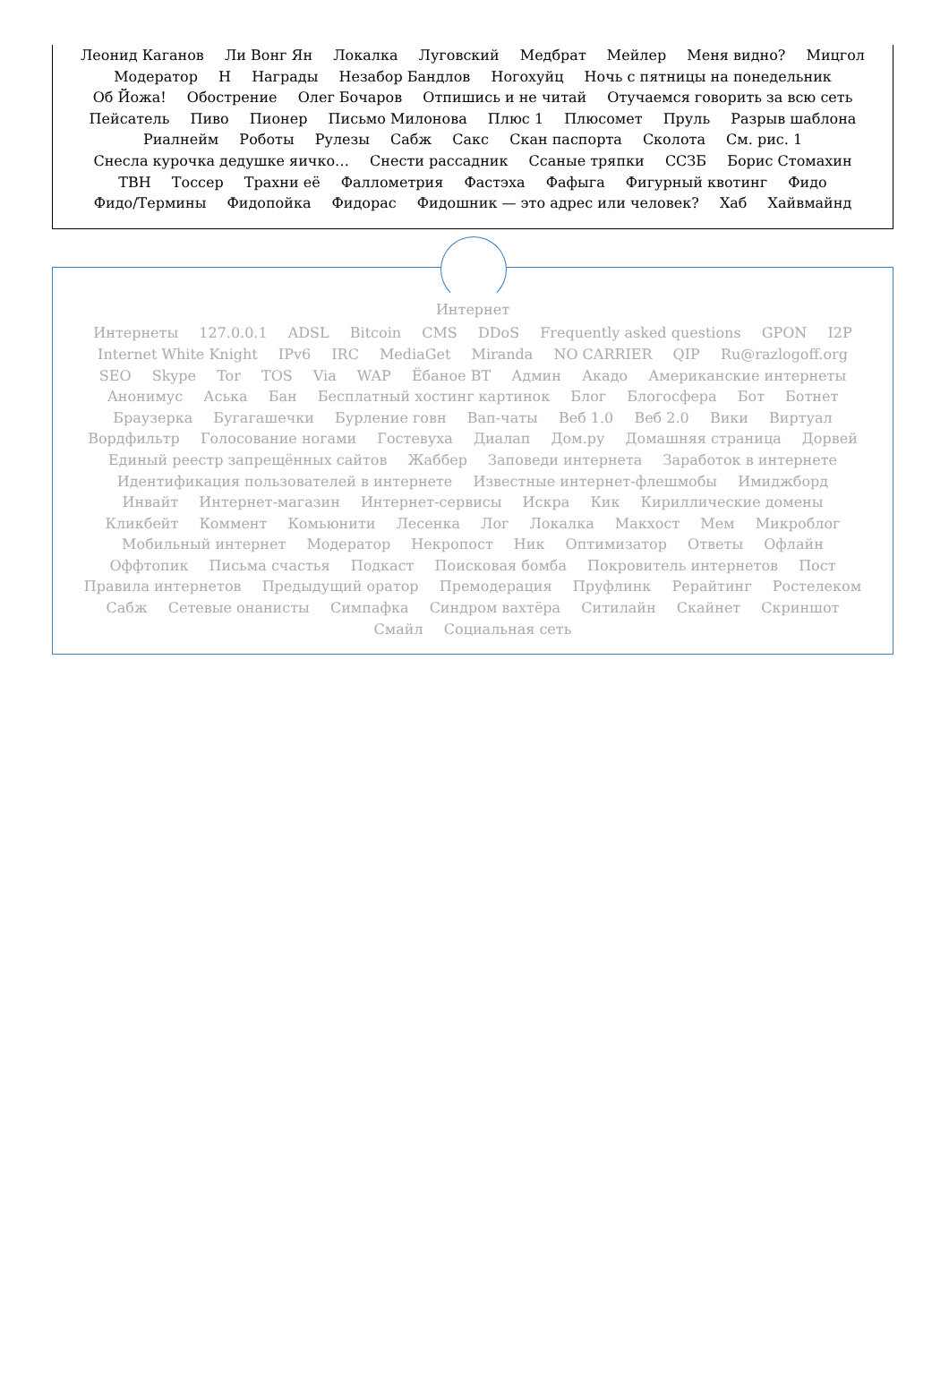Леонид Каганов Ли Вонг Ян Локалка Луговский Медбрат Мейлер Меня видно? Мицгол
Модератор Н Награды Незабор Бандлов Ногохуйц Ночь с пятницы на понедельник
Об Йожа! Обострение Олег Бочаров Отпишись и не читай Отучаемся говорить за всю сеть
Пейсатель Пиво Пионер Письмо Милонова Плюс 1 Плюсомет Пруль Разрыв шаблона
Риалнейм Роботы Рулезы Сабж Сакс Скан паспорта Сколота См. рис. 1
Снесла курочка дедушке яичко… Снести рассадник Ссаные тряпки ССЗБ Борис Стомахин
ТВН Тоссер Трахни её Фаллометрия Фастэха Фафыга Фигурный квотинг Фидо
Фидо/Термины Фидопойка Фидорас Фидошник — это адрес или человек? Хаб Хайвмайнд
Интернет
Интернеты 127.0.0.1 ADSL Bitcoin CMS DDoS Frequently asked questions GPON I2P
Internet White Knight IPv6 IRC MediaGet Miranda NO CARRIER QIP Ru@razlogoff.org
SEO Skype Tor TOS Via WAP Ёбаное ВТ Админ Акадо Американские интернеты
Анонимус Аська Бан Бесплатный хостинг картинок Блог Блогосфера Бот Ботнет
Браузерка Бугагашечки Бурление говн Вап-чаты Веб 1.0 Веб 2.0 Вики Виртуал
Вордфильтр Голосование ногами Гостевуха Диалап Дом.ру Домашняя страница Дорвей
Единый реестр запрещённых сайтов Жаббер Заповеди интернета Заработок в интернете
Идентификация пользователей в интернете Известные интернет-флешмобы Имиджборд
Инвайт Интернет-магазин Интернет-сервисы Искра Кик Кириллические домены
Кликбейт Коммент Комьюнити Лесенка Лог Локалка Макхост Мем Микроблог
Мобильный интернет Модератор Некропост Ник Оптимизатор Ответы Офлайн
Оффтопик Письма счастья Подкаст Поисковая бомба Покровитель интернетов Пост
Правила интернетов Предыдущий оратор Премодерация Пруфлинк Рерайтинг Ростелеком
Сабж Сетевые онанисты Симпафка Синдром вахтёра Ситилайн Скайнет Скриншот
Смайл Социальная сеть